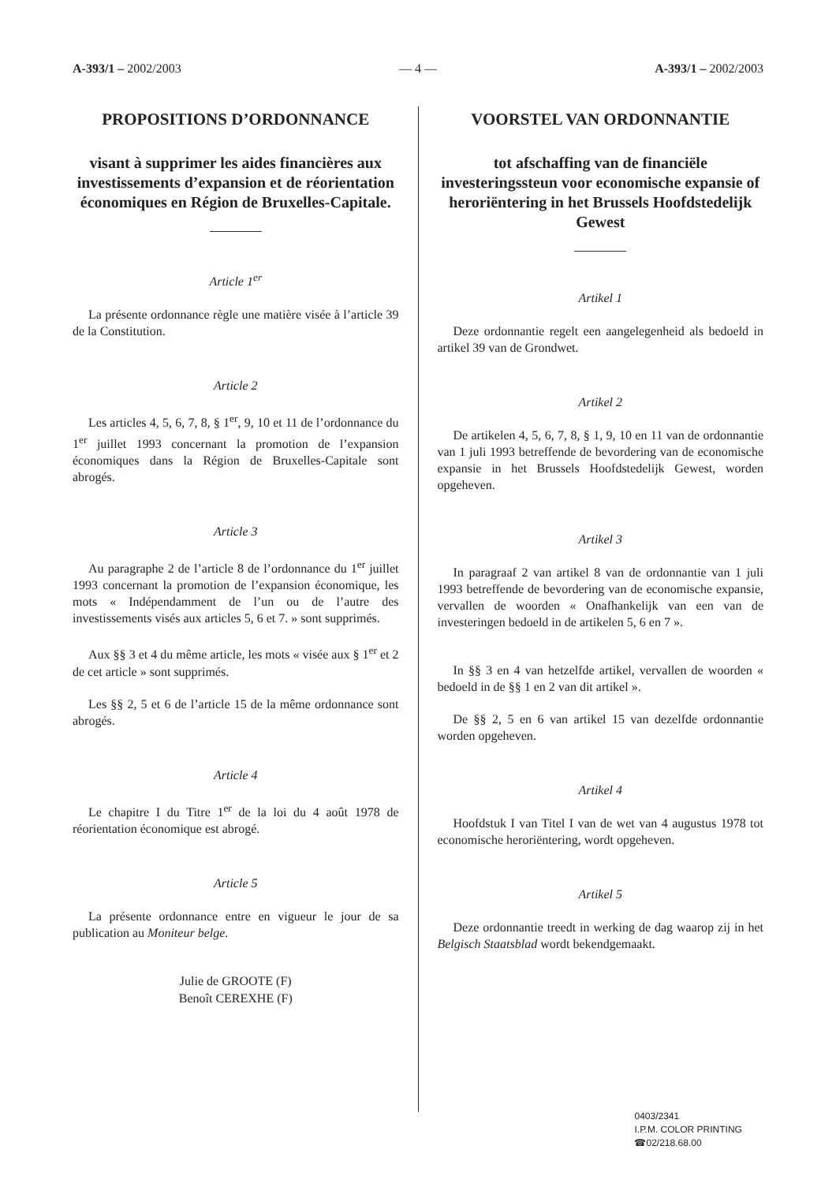A-393/1 – 2002/2003 — 4 — A-393/1 – 2002/2003
PROPOSITIONS D’ORDONNANCE
visant à supprimer les aides financières aux investissements d’expansion et de réorientation économiques en Région de Bruxelles-Capitale.
Article 1<sup>er</sup>
La présente ordonnance règle une matière visée à l’article 39 de la Constitution.
Article 2
Les articles 4, 5, 6, 7, 8, § 1<sup>er</sup>, 9, 10 et 11 de l’ordonnance du 1<sup>er</sup> juillet 1993 concernant la promotion de l’expansion économiques dans la Région de Bruxelles-Capitale sont abrogés.
Article 3
Au paragraphe 2 de l’article 8 de l’ordonnance du 1<sup>er</sup> juillet 1993 concernant la promotion de l’expansion économique, les mots « Indépendamment de l’un ou de l’autre des investissements visés aux articles 5, 6 et 7. » sont supprimés.
Aux §§ 3 et 4 du même article, les mots « visée aux § 1<sup>er</sup> et 2 de cet article » sont supprimés.
Les §§ 2, 5 et 6 de l’article 15 de la même ordonnance sont abrogés.
Article 4
Le chapitre I du Titre 1<sup>er</sup> de la loi du 4 août 1978 de réorientation économique est abrogé.
Article 5
La présente ordonnance entre en vigueur le jour de sa publication au Moniteur belge.
Julie de GROOTE (F)
Benoît CEREXHE (F)
VOORSTEL VAN ORDONNANTIE
tot afschaffing van de financiële investeringssteun voor economische expansie of heroriëntering in het Brussels Hoofdstedelijk Gewest
Artikel 1
Deze ordonnantie regelt een aangelegenheid als bedoeld in artikel 39 van de Grondwet.
Artikel 2
De artikelen 4, 5, 6, 7, 8, § 1, 9, 10 en 11 van de ordonnantie van 1 juli 1993 betreffende de bevordering van de economische expansie in het Brussels Hoofdstedelijk Gewest, worden opgeheven.
Artikel 3
In paragraaf 2 van artikel 8 van de ordonnantie van 1 juli 1993 betreffende de bevordering van de economische expansie, vervallen de woorden « Onafhankelijk van een van de investeringen bedoeld in de artikelen 5, 6 en 7 ».
In §§ 3 en 4 van hetzelfde artikel, vervallen de woorden « bedoeld in de §§ 1 en 2 van dit artikel ».
De §§ 2, 5 en 6 van artikel 15 van dezelfde ordonnantie worden opgeheven.
Artikel 4
Hoofdstuk I van Titel I van de wet van 4 augustus 1978 tot economische heroriëntering, wordt opgeheven.
Artikel 5
Deze ordonnantie treedt in werking de dag waarop zij in het Belgisch Staatsblad wordt bekendgemaakt.
0403/2341
I.P.M. COLOR PRINTING
☎02/218.68.00